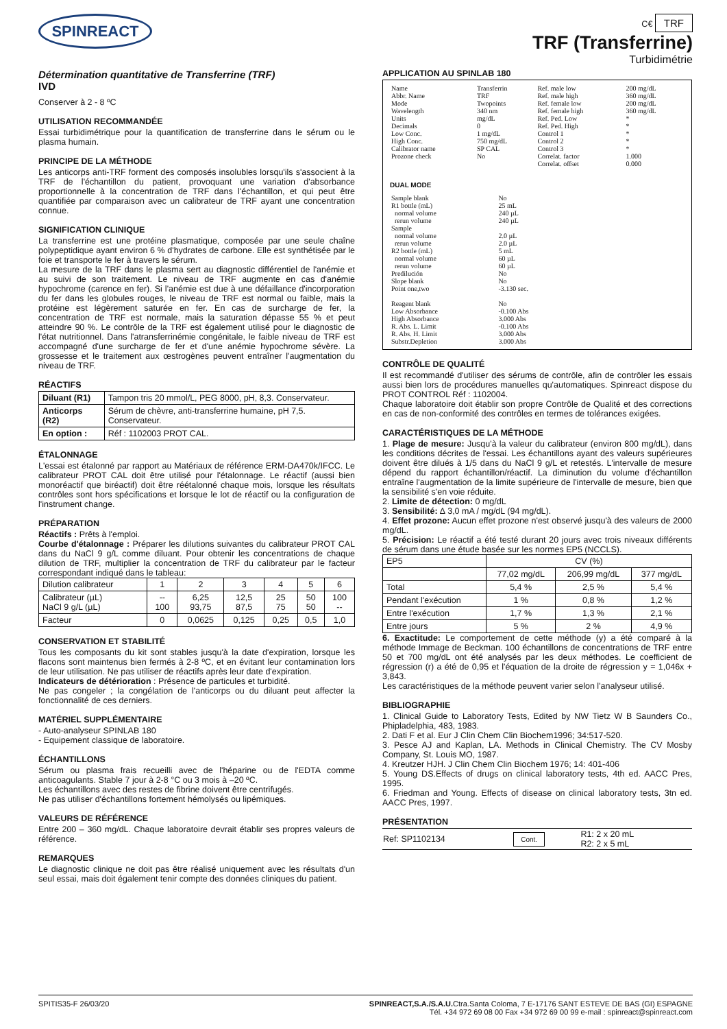SPINREACT
C€ TRF
TRF (Transferrine)
Turbidimétrie
Détermination quantitative de Transferrine (TRF)
IVD
Conserver à 2 - 8 ºC
UTILISATION RECOMMANDÉE
Essai turbidimétrique pour la quantification de transferrine dans le sérum ou le plasma humain.
PRINCIPE DE LA MÉTHODE
Les anticorps anti-TRF forment des composés insolubles lorsqu'ils s'associent à la TRF de l'échantillon du patient, provoquant une variation d'absorbance proportionnelle à la concentration de TRF dans l'échantillon, et qui peut être quantifiée par comparaison avec un calibrateur de TRF ayant une concentration connue.
SIGNIFICATION CLINIQUE
La transferrine est une protéine plasmatique, composée par une seule chaîne polypeptidique ayant environ 6 % d'hydrates de carbone. Elle est synthétisée par le foie et transporte le fer à travers le sérum.
La mesure de la TRF dans le plasma sert au diagnostic différentiel de l'anémie et au suivi de son traitement. Le niveau de TRF augmente en cas d'anémie hypochrome (carence en fer). Si l'anémie est due à une défaillance d'incorporation du fer dans les globules rouges, le niveau de TRF est normal ou faible, mais la protéine est légèrement saturée en fer. En cas de surcharge de fer, la concentration de TRF est normale, mais la saturation dépasse 55 % et peut atteindre 90 %. Le contrôle de la TRF est également utilisé pour le diagnostic de l'état nutritionnel. Dans l'atransferrinémie congénitale, le faible niveau de TRF est accompagné d'une surcharge de fer et d'une anémie hypochrome sévère. La grossesse et le traitement aux œstrogènes peuvent entraîner l'augmentation du niveau de TRF.
RÉACTIFS
| Diluant (R1) | Tampon tris 20 mmol/L, PEG 8000, pH, 8,3. Conservateur. |
| Anticorps (R2) | Sérum de chèvre, anti-transferrine humaine, pH 7,5. Conservateur. |
| En option : | Réf : 1102003 PROT CAL. |
ÉTALONNAGE
L'essai est étalonné par rapport au Matériaux de référence ERM-DA470k/IFCC. Le calibrateur PROT CAL doit être utilisé pour l'étalonnage. Le réactif (aussi bien monoréactif que biréactif) doit être réétalonné chaque mois, lorsque les résultats contrôles sont hors spécifications et lorsque le lot de réactif ou la configuration de l'instrument change.
PRÉPARATION
Réactifs : Prêts à l'emploi.
Courbe d'étalonnage : Préparer les dilutions suivantes du calibrateur PROT CAL dans du NaCl 9 g/L comme diluant. Pour obtenir les concentrations de chaque dilution de TRF, multiplier la concentration de TRF du calibrateur par le facteur correspondant indiqué dans le tableau:
| Dilution calibrateur | 1 | 2 | 3 | 4 | 5 | 6 |
| Calibrateur (µL) NaCl 9 g/L (µL) | -- 100 | 6,25 93,75 | 12,5 87,5 | 25 75 | 50 50 | 100 -- |
| Facteur | 0 | 0,0625 | 0,125 | 0,25 | 0,5 | 1,0 |
CONSERVATION ET STABILITÉ
Tous les composants du kit sont stables jusqu'à la date d'expiration, lorsque les flacons sont maintenus bien fermés à 2-8 ºC, et en évitant leur contamination lors de leur utilisation. Ne pas utiliser de réactifs après leur date d'expiration.
Indicateurs de détérioration : Présence de particules et turbidité.
Ne pas congeler ; la congélation de l'anticorps ou du diluant peut affecter la fonctionnalité de ces derniers.
MATÉRIEL SUPPLÉMENTAIRE
- Auto-analyseur SPINLAB 180
- Equipement classique de laboratoire.
ÉCHANTILLONS
Sérum ou plasma frais recueilli avec de l'héparine ou de l'EDTA comme anticoagulants. Stable 7 jour à 2-8 °C ou 3 mois à –20 ºC.
Les échantillons avec des restes de fibrine doivent être centrifugés.
Ne pas utiliser d'échantillons fortement hémolysés ou lipémiques.
VALEURS DE RÉFÉRENCE
Entre 200 – 360 mg/dL. Chaque laboratoire devrait établir ses propres valeurs de référence.
REMARQUES
Le diagnostic clinique ne doit pas être réalisé uniquement avec les résultats d'un seul essai, mais doit également tenir compte des données cliniques du patient.
APPLICATION AU SPINLAB 180
| Name Abbr. Name Mode Wavelength Units Decimals Low Conc. High Conc. Calibrator name Prozone check | Transferrin TRF Twopoints 340 nm mg/dL 0 1 mg/dL 750 mg/dL SP CAL No | Ref. male low Ref. male high Ref. female low Ref. female high Ref. Ped. Low Ref. Ped. High Control 1 Control 2 Control 3 Correlat. factor Correlat. offset | 200 mg/dL 360 mg/dL 200 mg/dL 360 mg/dL * * * * * 1.000 0.000 |
DUAL MODE
| Sample blank R1 bottle (mL) normal volume rerun volume Sample normal volume rerun volume R2 bottle (mL) normal volume rerun volume Predilución Slope blank Point one,two Reagent blank Low Absorbance High Absorbance R. Abs. L. Limit R. Abs. H. Limit Substr.Depletion | No 25 mL 240 µL 240 µL 2.0 µL 2.0 µL 5 mL 60 µL 60 µL No No -3.130 sec. No -0.100 Abs 3.000 Abs -0.100 Abs 3.000 Abs 3.000 Abs |
CONTRÔLE DE QUALITÉ
Il est recommandé d'utiliser des sérums de contrôle, afin de contrôler les essais aussi bien lors de procédures manuelles qu'automatiques. Spinreact dispose du PROT CONTROL Réf : 1102004.
Chaque laboratoire doit établir son propre Contrôle de Qualité et des corrections en cas de non-conformité des contrôles en termes de tolérances exigées.
CARACTÉRISTIQUES DE LA MÉTHODE
1. Plage de mesure: Jusqu'à la valeur du calibrateur (environ 800 mg/dL), dans les conditions décrites de l'essai. Les échantillons ayant des valeurs supérieures doivent être dilués à 1/5 dans du NaCl 9 g/L et retestés. L'intervalle de mesure dépend du rapport échantillon/réactif. La diminution du volume d'échantillon entraîne l'augmentation de la limite supérieure de l'intervalle de mesure, bien que la sensibilité s'en voie réduite.
2. Limite de détection: 0 mg/dL
3. Sensibilité: ∆ 3,0 mA / mg/dL (94 mg/dL).
4. Effet prozone: Aucun effet prozone n'est observé jusqu'à des valeurs de 2000 mg/dL.
5. Précision: Le réactif a été testé durant 20 jours avec trois niveaux différents de sérum dans une étude basée sur les normes EP5 (NCCLS).
| EP5 | CV (%) | | |
| | 77,02 mg/dL | 206,99 mg/dL | 377 mg/dL |
| Total | 5,4 % | 2,5 % | 5,4 % |
| Pendant l'exécution | 1 % | 0,8 % | 1,2 % |
| Entre l'exécution | 1,7 % | 1,3 % | 2,1 % |
| Entre jours | 5 % | 2 % | 4,9 % |
6. Exactitude: Le comportement de cette méthode (y) a été comparé à la méthode Immage de Beckman. 100 échantillons de concentrations de TRF entre 50 et 700 mg/dL ont été analysés par les deux méthodes. Le coefficient de régression (r) a été de 0,95 et l'équation de la droite de régression y = 1,046x + 3,843.
Les caractéristiques de la méthode peuvent varier selon l'analyseur utilisé.
BIBLIOGRAPHIE
1. Clinical Guide to Laboratory Tests, Edited by NW Tietz W B Saunders Co., Phipladelphia, 483, 1983.
2. Dati F et al. Eur J Clin Chem Clin Biochem1996; 34:517-520.
3. Pesce AJ and Kaplan, LA. Methods in Clinical Chemistry. The CV Mosby Company, St. Louis MO, 1987.
4. Kreutzer HJH. J Clin Chem Clin Biochem 1976; 14: 401-406
5. Young DS.Effects of drugs on clinical laboratory tests, 4th ed. AACC Pres, 1995.
6. Friedman and Young. Effects of disease on clinical laboratory tests, 3tn ed. AACC Pres, 1997.
PRÉSENTATION
| Ref: SP1102134 | Cont. | R1: 2 x 20 mL R2: 2 x 5 mL |
SPITIS35-F 26/03/20 SPINREACT,S.A./S.A.U. Ctra.Santa Coloma, 7 E-17176 SANT ESTEVE DE BAS (GI) ESPAGNE
Tél. +34 972 69 08 00 Fax +34 972 69 00 99 e-mail : spinreact@spinreact.com